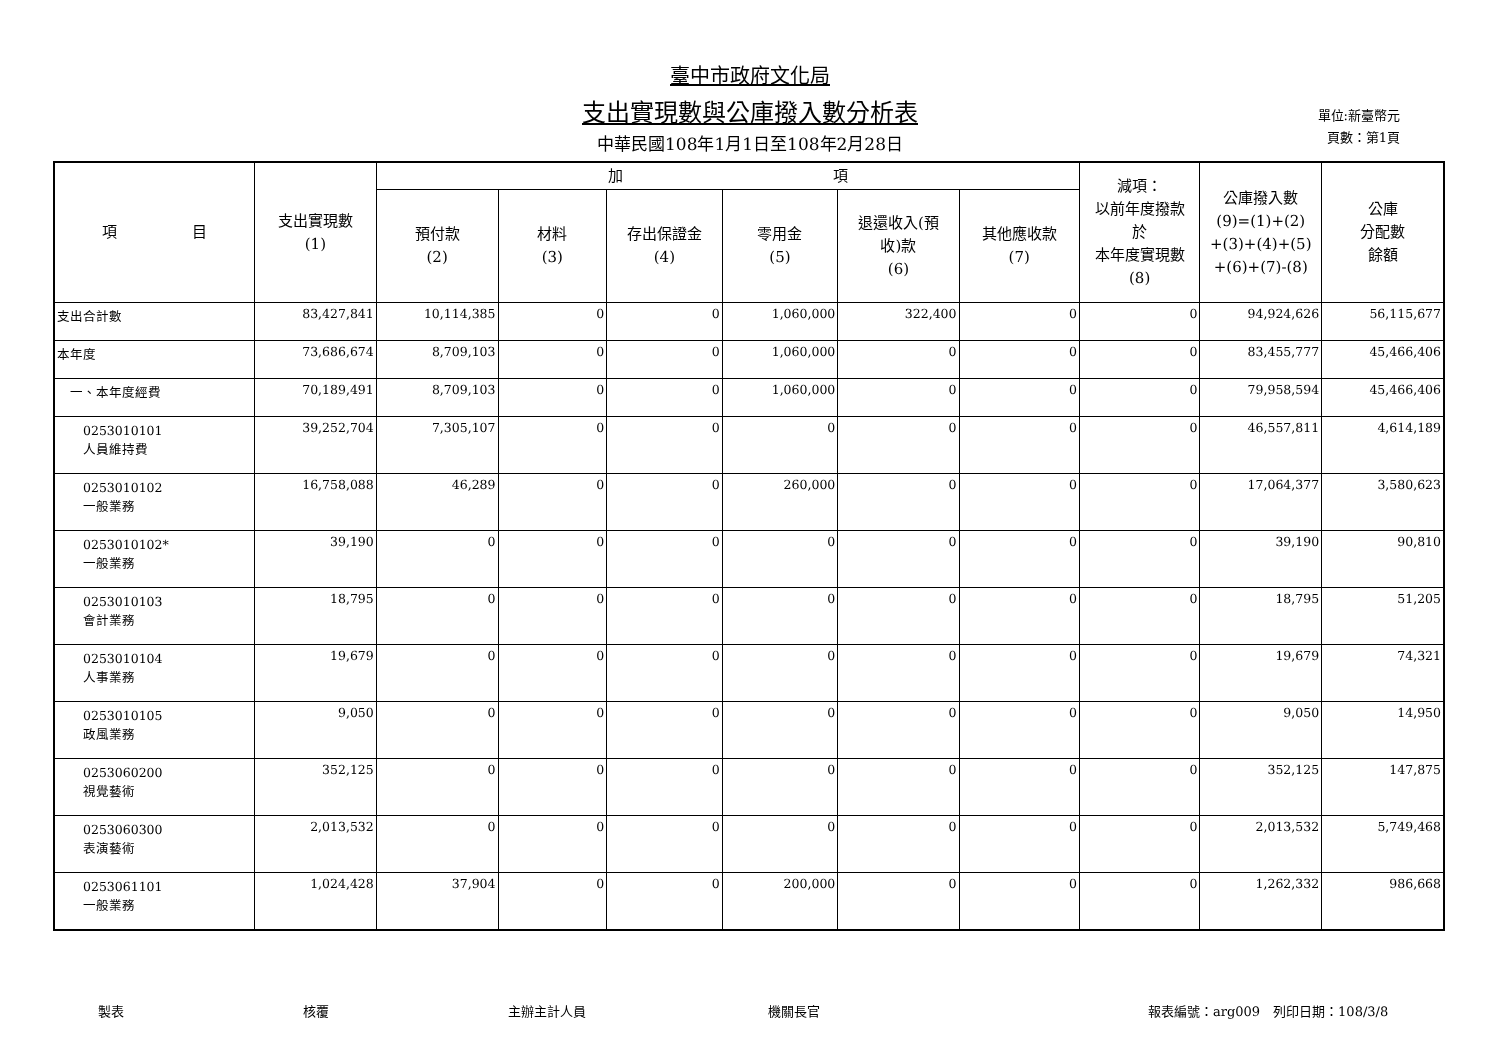臺中市政府文化局
支出實現數與公庫撥入數分析表
中華民國108年1月1日至108年2月28日
單位:新臺幣元
頁數：第1頁
| 項 目 | 支出實現數 (1) | 加 項 | | | | | | 減項： 以前年度撥款 於 本年度實現數 (8) | 公庫撥入數 (9)=(1)+(2) +(3)+(4)+(5) +(6)+(7)-(8) | 公庫 分配數 餘額 |
| --- | --- | --- | --- | --- | --- | --- | --- | --- | --- | --- |
| | | 預付款 (2) | 材料 (3) | 存出保證金 (4) | 零用金 (5) | 退還收入(預 收)款 (6) | 其他應收款 (7) | | | |
| 支出合計數 | 83,427,841 | 10,114,385 | 0 | 0 | 1,060,000 | 322,400 | 0 | 0 | 94,924,626 | 56,115,677 |
| 本年度 | 73,686,674 | 8,709,103 | 0 | 0 | 1,060,000 | 0 | 0 | 0 | 83,455,777 | 45,466,406 |
| 一、本年度經費 | 70,189,491 | 8,709,103 | 0 | 0 | 1,060,000 | 0 | 0 | 0 | 79,958,594 | 45,466,406 |
| 0253010101 人員維持費 | 39,252,704 | 7,305,107 | 0 | 0 | 0 | 0 | 0 | 0 | 46,557,811 | 4,614,189 |
| 0253010102 一般業務 | 16,758,088 | 46,289 | 0 | 0 | 260,000 | 0 | 0 | 0 | 17,064,377 | 3,580,623 |
| 0253010102* 一般業務 | 39,190 | 0 | 0 | 0 | 0 | 0 | 0 | 0 | 39,190 | 90,810 |
| 0253010103 會計業務 | 18,795 | 0 | 0 | 0 | 0 | 0 | 0 | 0 | 18,795 | 51,205 |
| 0253010104 人事業務 | 19,679 | 0 | 0 | 0 | 0 | 0 | 0 | 0 | 19,679 | 74,321 |
| 0253010105 政風業務 | 9,050 | 0 | 0 | 0 | 0 | 0 | 0 | 0 | 9,050 | 14,950 |
| 0253060200 視覺藝術 | 352,125 | 0 | 0 | 0 | 0 | 0 | 0 | 0 | 352,125 | 147,875 |
| 0253060300 表演藝術 | 2,013,532 | 0 | 0 | 0 | 0 | 0 | 0 | 0 | 2,013,532 | 5,749,468 |
| 0253061101 一般業務 | 1,024,428 | 37,904 | 0 | 0 | 200,000 | 0 | 0 | 0 | 1,262,332 | 986,668 |
製表 核覆 主辦主計人員 機關長官 報表編號：arg009　列印日期：108/3/8